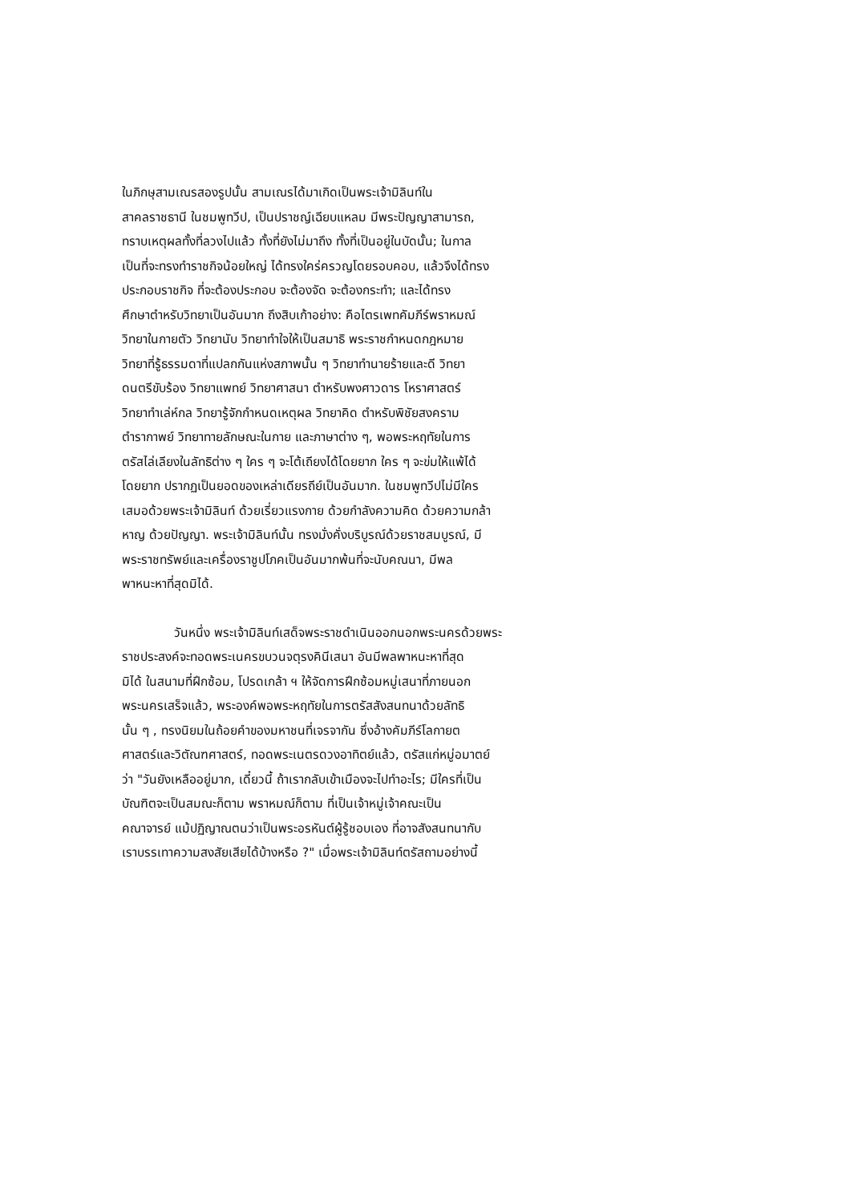ในภิกษุสามเณรสองรูปนั้น สามเณรได้มาเกิดเป็นพระเจ้ามิลินท์ใน
สาคลราชธานี ในชมพูทวีป, เป็นปราชญ์เฉียบแหลม มีพระปัญญาสามารถ,
ทราบเหตุผลทั้งที่ลวงไปแล้ว ทั้งที่ยังไม่มาถึง ทั้งที่เป็นอยู่ในบัดนั้น; ในกาล
เป็นที่จะทรงทำราชกิจน้อยใหญ่ ได้ทรงใคร่ครวญโดยรอบคอบ, แล้วจึงได้ทรง
ประกอบราชกิจ ที่จะต้องประกอบ จะต้องจัด จะต้องกระทำ; และได้ทรง
ศึกษาตำหรับวิทยาเป็นอันมาก ถึงสิบเก้าอย่าง: คือไตรเพทคัมภีร์พราหมณ์
วิทยาในกายตัว วิทยานับ วิทยาทำใจให้เป็นสมาธิ พระราชกำหนดกฎหมาย
วิทยาที่รู้ธรรมดาที่แปลกกันแห่งสภาพนั้น ๆ วิทยาทำนายร้ายและดี วิทยา
ดนตรีขับร้อง วิทยาแพทย์ วิทยาศาสนา ตำหรับพงศาวดาร โหราศาสตร์
วิทยาทำเล่ห์กล วิทยารู้จักกำหนดเหตุผล วิทยาคิด ตำหรับพิชัยสงคราม
ตำรากาพย์ วิทยาทายลักษณะในกาย และภาษาต่าง ๆ, พอพระหฤทัยในการ
ตรัสไล่เลียงในลัทธิต่าง ๆ ใคร ๆ จะโต้เถียงได้โดยยาก ใคร ๆ จะข่มให้แพ้ได้
โดยยาก ปรากฏเป็นยอดของเหล่าเดียรถีย์เป็นอันมาก. ในชมพูทวีปไม่มีใคร
เสมอด้วยพระเจ้ามิลินท์ ด้วยเรี่ยวแรงกาย ด้วยกำลังความคิด ด้วยความกล้า
หาญ ด้วยปัญญา. พระเจ้ามิลินท์นั้น ทรงมั่งคั่งบริบูรณ์ด้วยราชสมบูรณ์, มี
พระราชทรัพย์และเครื่องราชูปโภคเป็นอันมากพ้นที่จะนับคณนา, มีพล
พาหนะหาที่สุดมิได้.
วันหนึ่ง พระเจ้ามิลินท์เสด็จพระราชดำเนินออกนอกพระนครด้วยพระ
ราชประสงค์จะทอดพระเนครขบวนจตุรงคินีเสนา อันมีพลพาหนะหาที่สุด
มิได้ ในสนามที่ฝึกซ้อม, โปรดเกล้า ฯ ให้จัดการฝึกซ้อมหมู่เสนาที่ภายนอก
พระนครเสร็จแล้ว, พระองค์พอพระหฤทัยในการตรัสสังสนทนาด้วยลัทธิ
นั้น ๆ , ทรงนิยมในถ้อยคำของมหาชนที่เจรจากัน ซึ่งอ้างคัมภีร์โลกายต
ศาสตร์และวิตัณฑศาสตร์, ทอดพระเนตรดวงอาทิตย์แล้ว, ตรัสแก่หมู่อมาตย์
ว่า "วันยังเหลืออยู่มาก, เดี๋ยวนี้ ถ้าเรากลับเข้าเมืองจะไปทำอะไร; มีใครที่เป็น
บัณฑิตจะเป็นสมณะก็ตาม พราหมณ์ก็ตาม ที่เป็นเจ้าหมู่เจ้าคณะเป็น
คณาจารย์ แม้ปฏิญาณตนว่าเป็นพระอรหันต์ผู้รู้ชอบเอง ที่อาจสังสนทนากับ
เราบรรเทาความสงสัยเสียได้บ้างหรือ ?" เมื่อพระเจ้ามิลินท์ตรัสถามอย่างนี้